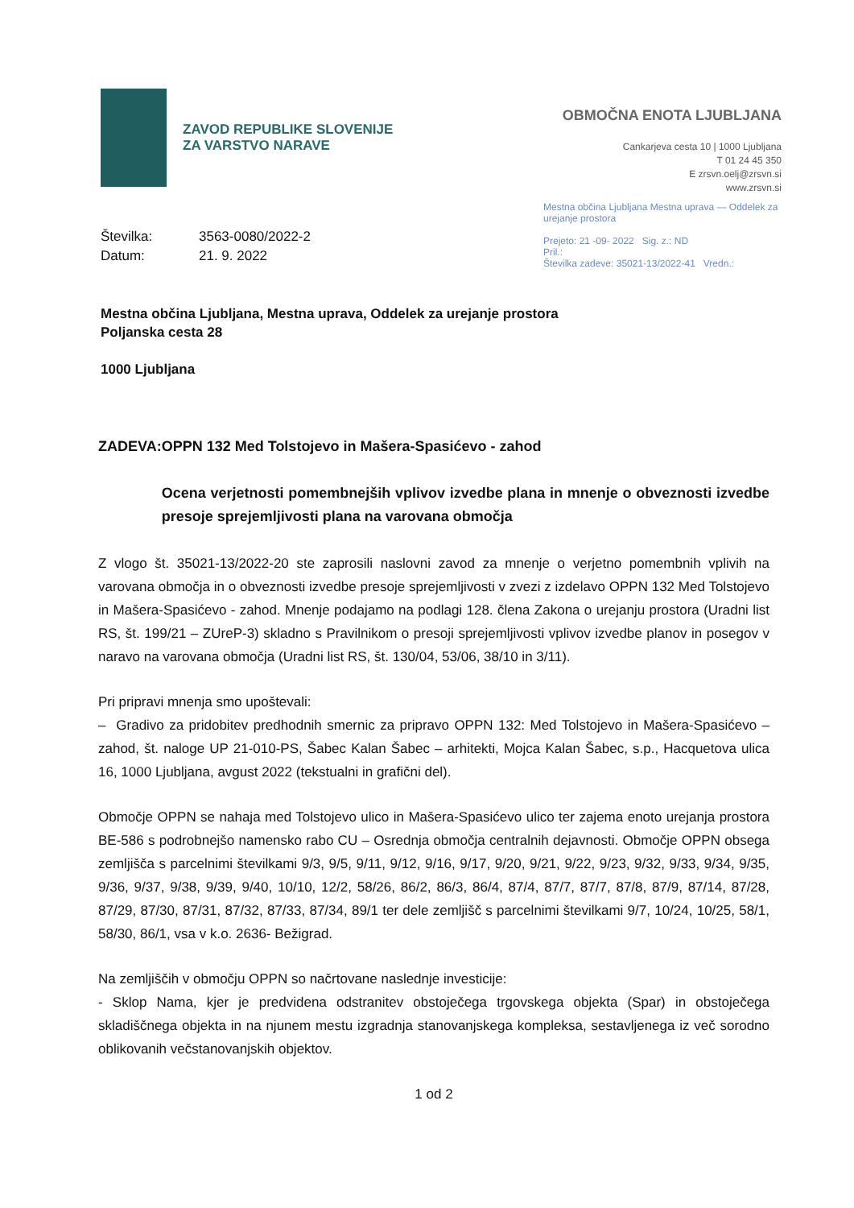ZAVOD REPUBLIKE SLOVENIJE
ZA VARSTVO NARAVE
OBMOČNA ENOTA LJUBLJANA
Cankarjeva cesta 10 | 1000 Ljubljana
T 01 24 45 350
E zrsvn.oelj@zrsvn.si
www.zrsvn.si
Mestna občina Ljubljana Mestna uprava — Oddelek za urejanje prostora
Prejeto: 21 -09- 2022 Sig. z.: ND
Pril.:
Številka zadeve: 35021-13/2022-41 Vredn.:
Številka:
Datum:
3563-0080/2022-2
21. 9. 2022
Mestna občina Ljubljana, Mestna uprava, Oddelek za urejanje prostora
Poljanska cesta 28
1000 Ljubljana
ZADEVA: OPPN 132 Med Tolstojevo in Mašera-Spasićevo - zahod
Ocena verjetnosti pomembnejših vplivov izvedbe plana in mnenje o obveznosti izvedbe presoje sprejemljivosti plana na varovana območja
Z vlogo št. 35021-13/2022-20 ste zaprosili naslovni zavod za mnenje o verjetno pomembnih vplivih na varovana območja in o obveznosti izvedbe presoje sprejemljivosti v zvezi z izdelavo OPPN 132 Med Tolstojevo in Mašera-Spasićevo - zahod. Mnenje podajamo na podlagi 128. člena Zakona o urejanju prostora (Uradni list RS, št. 199/21 – ZUreP-3) skladno s Pravilnikom o presoji sprejemljivosti vplivov izvedbe planov in posegov v naravo na varovana območja (Uradni list RS, št. 130/04, 53/06, 38/10 in 3/11).
Pri pripravi mnenja smo upoštevali:
– Gradivo za pridobitev predhodnih smernic za pripravo OPPN 132: Med Tolstojevo in Mašera-Spasićevo – zahod, št. naloge UP 21-010-PS, Šabec Kalan Šabec – arhitekti, Mojca Kalan Šabec, s.p., Hacquetova ulica 16, 1000 Ljubljana, avgust 2022 (tekstualni in grafični del).
Območje OPPN se nahaja med Tolstojevo ulico in Mašera-Spasićevo ulico ter zajema enoto urejanja prostora BE-586 s podrobnejšo namensko rabo CU – Osrednja območja centralnih dejavnosti. Območje OPPN obsega zemljišča s parcelnimi številkami 9/3, 9/5, 9/11, 9/12, 9/16, 9/17, 9/20, 9/21, 9/22, 9/23, 9/32, 9/33, 9/34, 9/35, 9/36, 9/37, 9/38, 9/39, 9/40, 10/10, 12/2, 58/26, 86/2, 86/3, 86/4, 87/4, 87/7, 87/7, 87/8, 87/9, 87/14, 87/28, 87/29, 87/30, 87/31, 87/32, 87/33, 87/34, 89/1 ter dele zemljišč s parcelnimi številkami 9/7, 10/24, 10/25, 58/1, 58/30, 86/1, vsa v k.o. 2636- Bežigrad.
Na zemljiščih v območju OPPN so načrtovane naslednje investicije:
- Sklop Nama, kjer je predvidena odstranitev obstoječega trgovskega objekta (Spar) in obstoječega skladiščnega objekta in na njunem mestu izgradnja stanovanjskega kompleksa, sestavljenega iz več sorodno oblikovanih večstanovanjskih objektov.
1 od 2